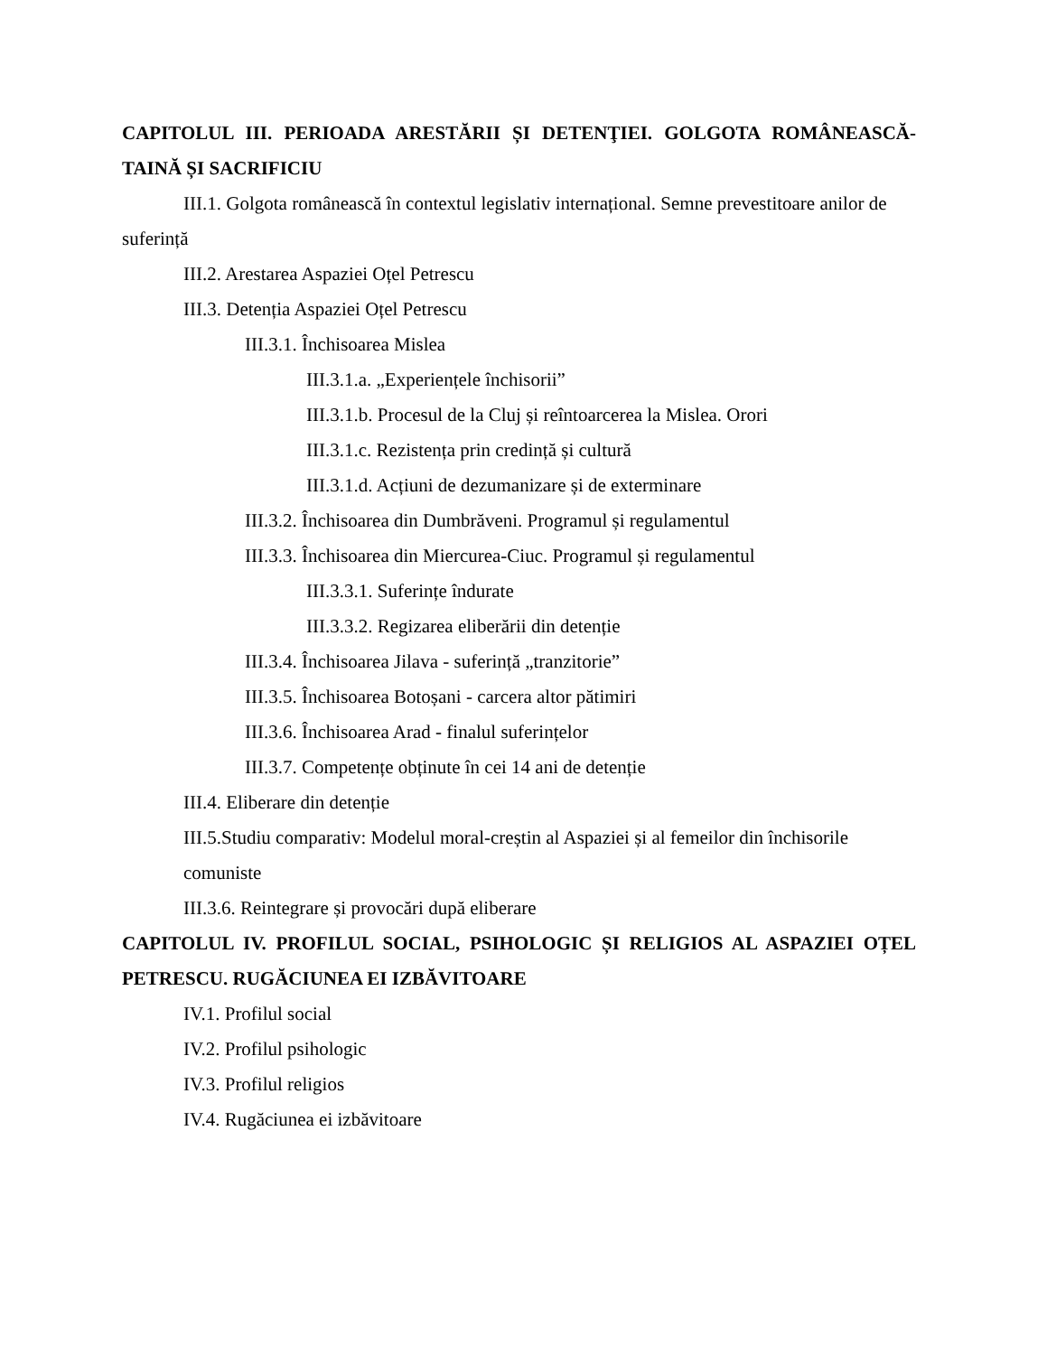CAPITOLUL III. PERIOADA ARESTĂRII ȘI DETENŢIEI. GOLGOTA ROMÂNEASCĂ-TAINĂ ȘI SACRIFICIU
III.1. Golgota românească în contextul legislativ internațional. Semne prevestitoare anilor de suferință
III.2. Arestarea Aspaziei Oțel Petrescu
III.3. Detenția Aspaziei Oțel Petrescu
III.3.1. Închisoarea Mislea
III.3.1.a. „Experiențele închisorii”
III.3.1.b. Procesul de la Cluj și reîntoarcerea la Mislea. Orori
III.3.1.c. Rezistența prin credință și cultură
III.3.1.d. Acțiuni de dezumanizare și de exterminare
III.3.2. Închisoarea din Dumbrăveni. Programul și regulamentul
III.3.3. Închisoarea din Miercurea-Ciuc. Programul și regulamentul
III.3.3.1. Suferințe îndurate
III.3.3.2. Regizarea eliberării din detenție
III.3.4. Închisoarea Jilava - suferință „tranzitorie”
III.3.5. Închisoarea Botoșani - carcera altor pătimiri
III.3.6. Închisoarea Arad - finalul suferințelor
III.3.7. Competențe obținute în cei 14 ani de detenție
III.4. Eliberare din detenție
III.5.Studiu comparativ: Modelul moral-creștin al Aspaziei și al femeilor din închisorile comuniste
III.3.6. Reintegrare și provocări după eliberare
CAPITOLUL IV. PROFILUL SOCIAL, PSIHOLOGIC ȘI RELIGIOS AL ASPAZIEI OȚEL PETRESCU. RUGĂCIUNEA EI IZBĂVITOARE
IV.1. Profilul social
IV.2. Profilul psihologic
IV.3. Profilul religios
IV.4. Rugăciunea ei izbăvitoare